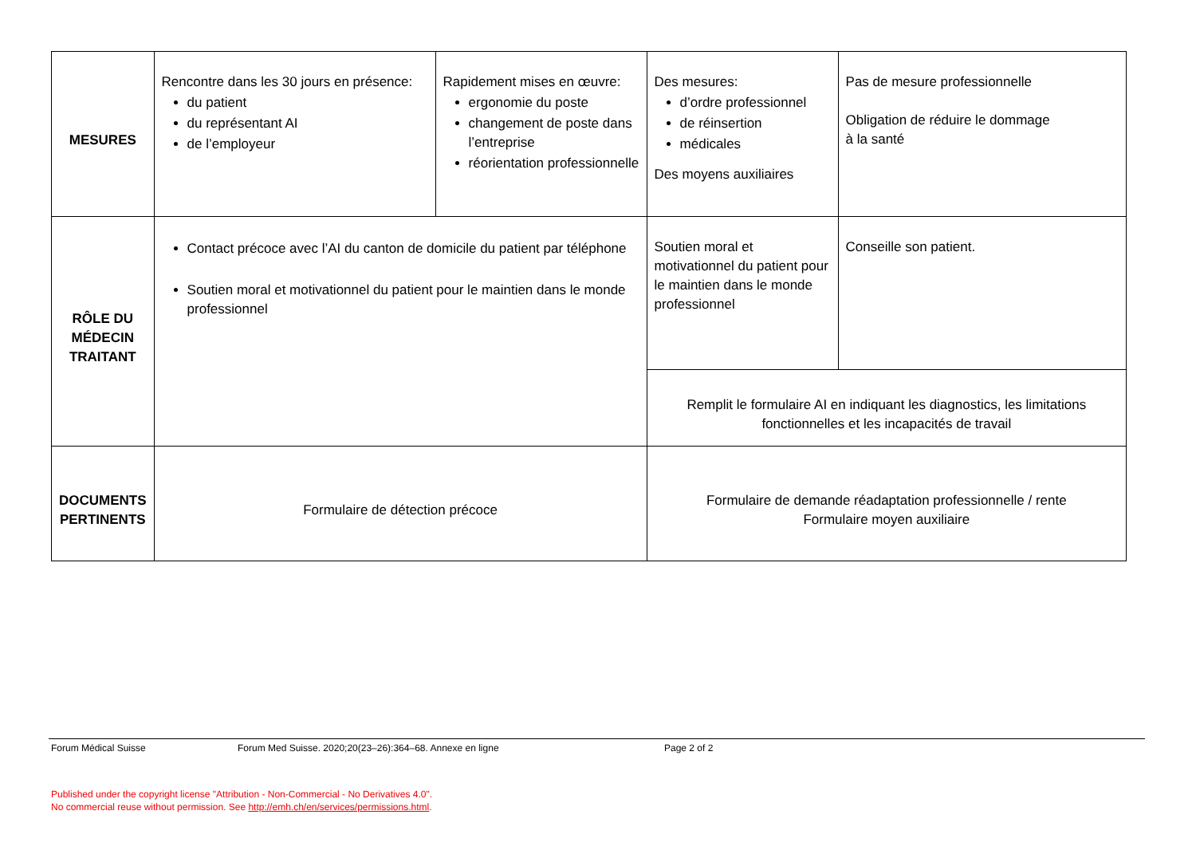| MESURES | Rencontre dans les 30 jours en présence: du patient du représentant AI de l’employeur | Rapidement mises en œuvre: ergonomie du poste changement de poste dans l’entreprise réorientation professionnelle | Des mesures: d’ordre professionnel de réinsertion médicales Des moyens auxiliaires | Pas de mesure professionnelle Obligation de réduire le dommage à la santé |
| RÔLE DU MÉDECIN TRAITANT | Contact précoce avec l’AI du canton de domicile du patient par téléphone Soutien moral et motivationnel du patient pour le maintien dans le monde professionnel | | Soutien moral et motivationnel du patient pour le maintien dans le monde professionnel | Conseille son patient. |
| | | | Remplit le formulaire AI en indiquant les diagnostics, les limitations fonctionnelles et les incapacités de travail | |
| DOCUMENTS PERTINENTS | Formulaire de détection précoce | | Formulaire de demande réadaptation professionnelle / rente Formulaire moyen auxiliaire | |
Forum Médical Suisse Forum Med Suisse. 2020;20(23–26):364–68. Annexe en ligne Page 2 of 2
Published under the copyright license "Attribution - Non-Commercial - No Derivatives 4.0".
No commercial reuse without permission. See http://emh.ch/en/services/permissions.html.